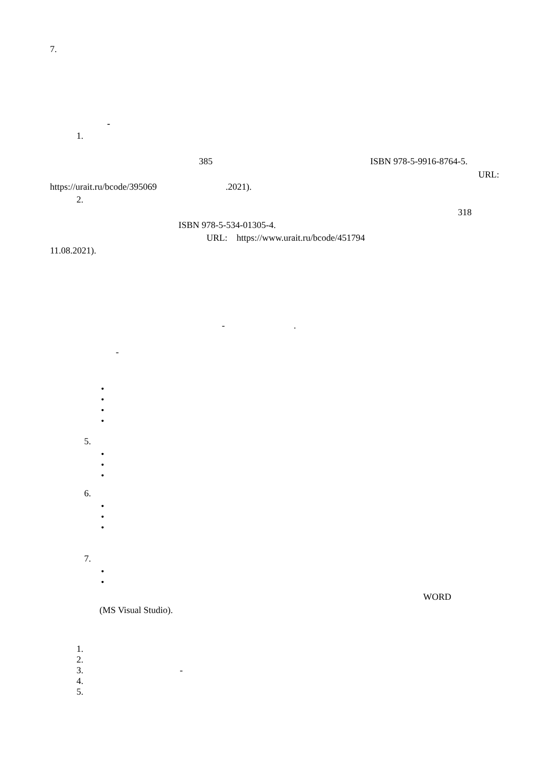7.
-
1.
385
ISBN 978-5-9916-8764-5.
URL:
https://urait.ru/bcode/395069 .2021).
2.
318
ISBN 978-5-534-01305-4.
URL: https://www.urait.ru/bcode/451794
11.08.2021).
- .
-
•
•
•
•
5.
•
•
•
6.
•
•
•
7.
•
•
WORD
(MS Visual Studio).
1.
2.
3. -
4.
5.